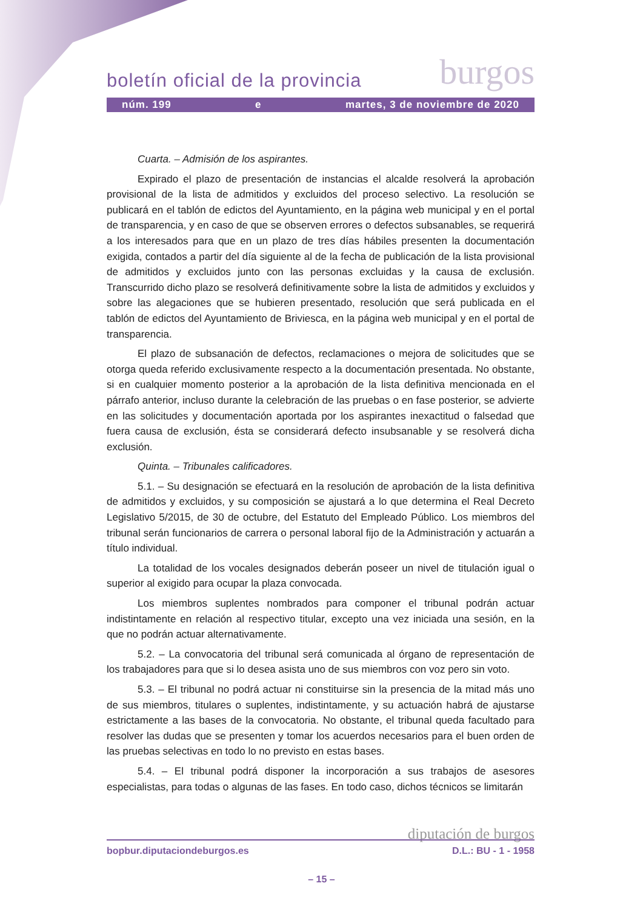burgos
boletín oficial de la provincia
núm. 199 e martes, 3 de noviembre de 2020
Cuarta. – Admisión de los aspirantes.
Expirado el plazo de presentación de instancias el alcalde resolverá la aprobación provisional de la lista de admitidos y excluidos del proceso selectivo. La resolución se publicará en el tablón de edictos del Ayuntamiento, en la página web municipal y en el portal de transparencia, y en caso de que se observen errores o defectos subsanables, se requerirá a los interesados para que en un plazo de tres días hábiles presenten la documentación exigida, contados a partir del día siguiente al de la fecha de publicación de la lista provisional de admitidos y excluidos junto con las personas excluidas y la causa de exclusión. Transcurrido dicho plazo se resolverá definitivamente sobre la lista de admitidos y excluidos y sobre las alegaciones que se hubieren presentado, resolución que será publicada en el tablón de edictos del Ayuntamiento de Briviesca, en la página web municipal y en el portal de transparencia.
El plazo de subsanación de defectos, reclamaciones o mejora de solicitudes que se otorga queda referido exclusivamente respecto a la documentación presentada. No obstante, si en cualquier momento posterior a la aprobación de la lista definitiva mencionada en el párrafo anterior, incluso durante la celebración de las pruebas o en fase posterior, se advierte en las solicitudes y documentación aportada por los aspirantes inexactitud o falsedad que fuera causa de exclusión, ésta se considerará defecto insubsanable y se resolverá dicha exclusión.
Quinta. – Tribunales calificadores.
5.1. – Su designación se efectuará en la resolución de aprobación de la lista definitiva de admitidos y excluidos, y su composición se ajustará a lo que determina el Real Decreto Legislativo 5/2015, de 30 de octubre, del Estatuto del Empleado Público. Los miembros del tribunal serán funcionarios de carrera o personal laboral fijo de la Administración y actuarán a título individual.
La totalidad de los vocales designados deberán poseer un nivel de titulación igual o superior al exigido para ocupar la plaza convocada.
Los miembros suplentes nombrados para componer el tribunal podrán actuar indistintamente en relación al respectivo titular, excepto una vez iniciada una sesión, en la que no podrán actuar alternativamente.
5.2. – La convocatoria del tribunal será comunicada al órgano de representación de los trabajadores para que si lo desea asista uno de sus miembros con voz pero sin voto.
5.3. – El tribunal no podrá actuar ni constituirse sin la presencia de la mitad más uno de sus miembros, titulares o suplentes, indistintamente, y su actuación habrá de ajustarse estrictamente a las bases de la convocatoria. No obstante, el tribunal queda facultado para resolver las dudas que se presenten y tomar los acuerdos necesarios para el buen orden de las pruebas selectivas en todo lo no previsto en estas bases.
5.4. – El tribunal podrá disponer la incorporación a sus trabajos de asesores especialistas, para todas o algunas de las fases. En todo caso, dichos técnicos se limitarán
diputación de burgos
bopbur.diputaciondeburgos.es D.L.: BU - 1 - 1958
– 15 –